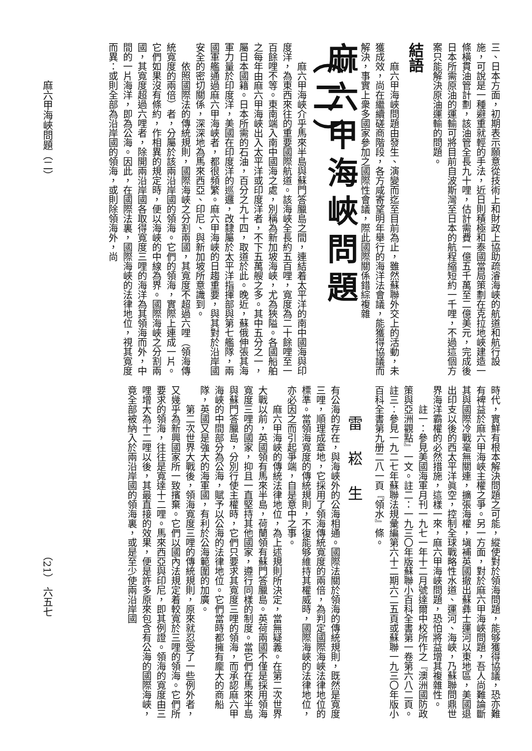三、日本方面，初期表示願意從技術上和財政上協助疏濬海峽的航道和航行設施，可說是一種避重就輕的手法，近日則積極和泰國當局策劃在克拉地峽建造一條橫貫油管計劃，該油管全長九十哩，估計需費一億五千萬至二億美元，完成後日本所需原油的運輸可將目前自波斯灣至日本的航程縮短約一千哩，不過這個方案只能解決原油運輸的問題。
結語
麻六甲海峽問題由發生、演變而迄至目前為止，雖然蘇聯外交上的活動，未獲成效，尚在繼續磋商階段，各方咸寄望明年舉行的海洋法會議，能獲得協議而解決，事實上衆多國家參加之國際性會議，際此國際關係錯綜複雜
麻六甲海峽問題（二）
麻六甲海峽介乎馬來半島與蘇門答臘島之間，連結着太平洋的南中國海與印度洋，為東西來往的重要國際航道。該海峽全長約五百哩，寬度為二十餘哩至一百餘哩不等。東南端入南中國海之處，別稱為新加坡海峽，尤為狹隘。各國船舶之每年由麻六甲海峽出入太平洋或印度洋者，不下五萬艘之多。其中五分之一，屬日本國籍。日本所需的石油，百分之九十四，取道於此。晚近，蘇俄伸張其海軍力量於印度洋，美國在印度洋的巡邏，改隸屬於太平洋指揮部與第七艦隊，兩國軍艦通過麻六甲海峽者，都很頻繁。麻六甲海峽的日趨重要，與其對於沿岸國安全的密切關係，深深地為馬來西亞、印尼、與新加坡所意識到。
依照國際法的傳統規則，國際海峽之分割兩國，其寬度不超過六哩（領海傳統寬度的兩倍）者，分屬於該兩沿岸國的領海。它們的領海，實際上連成一片。它們如果沒有條約，作相異的規定時，便以海峽的中線為界。國際海峽之分割兩國，其寬度超過六哩者，除開兩沿岸國各取得寬度三哩的海洋為其領海而外，中間的一片海洋，即為公海。因此，在國際法裏，國際海峽的法律地位，視其寬度而異：或則全部為沿岸國的領海，或則除領海外，尚
時代，實鮮有根本解決問題之可能，縱使對於領海問題，能够獲得協議，恐亦難有裨益於麻六甲海峽主權之爭。另一方面，對於麻六甲海峽問題，吾人尚難論斷其與國際冷戰毫無關連，擴張海權，塡補英國撤出蘇彝士運河以東地區，美國退出印支以後的西太平洋眞空，控制全球戰略性水道、運河、海峽，乃蘇聯問鼎世界海洋霸權的必然措施，這樣一來，麻六甲海峽問題，恐怕將益增其複雜性。
註一：參見美國海軍月刊一九七一年十二月號達爾中校所作之『澳洲國防政策與亞洲觀點』一文。註二：一九三〇年版蘇聯小百科全書第一卷第六八二頁。註三：參見一九二七年蘇聯法規彙編第六十二期六二五頁或蘇聯一九三〇年版小百科全書第九册二八一頁『領水』條。
雷崧生
有公海的存在，與海峽外的公海相通。國際法關於領海的傳統規則，既然是寬度三哩，順理成章地，它採用了領海傳統寬度的兩倍，為判定國際海峽法律地位的標準。當領海寬度的傳統規則，不復能够維持其權威時，國際海峽的法律地位，亦必因之而引起爭端，自是意中之事。
麻六甲海峽的傳統法律地位，為上述規則所決定，當無疑義。在第二次世界大戰以前，英國領有馬來半島，荷蘭領有蘇門答臘島。英荷兩國不僅是採用領海寬度三哩的國家，抑且一直堅持其他國家，遵行同樣的制度。當它們在馬來半島與蘇門答臘島，分別行使主權時，它們只要求其寬度三哩的領海，而承認麻六甲海峽的中間部分為公海，賦予以公海的法律地位。它們當時都擁有龐大的商船隊，英國又是強大的海軍國，有利於公海範圍的加廣。
第二次世界大戰後，領海寬度三哩的傳統規則，原來就忍受了一些例外者，又幾乎為新興國家所一致擯棄。它們以國內法規定着較寬於三哩的領海。它們所要求的領海，往往是寬達十二哩。馬來西亞與印尼，即其例證。領海的寬度由三哩增大為十二哩以後，其最直接的效果，便是許多原來包含有公海的國際海峽，竟全部被納入於兩沿岸國的領海裏，或是至少使兩沿岸國
麻六甲海峽問題（二）
（21） 六五七